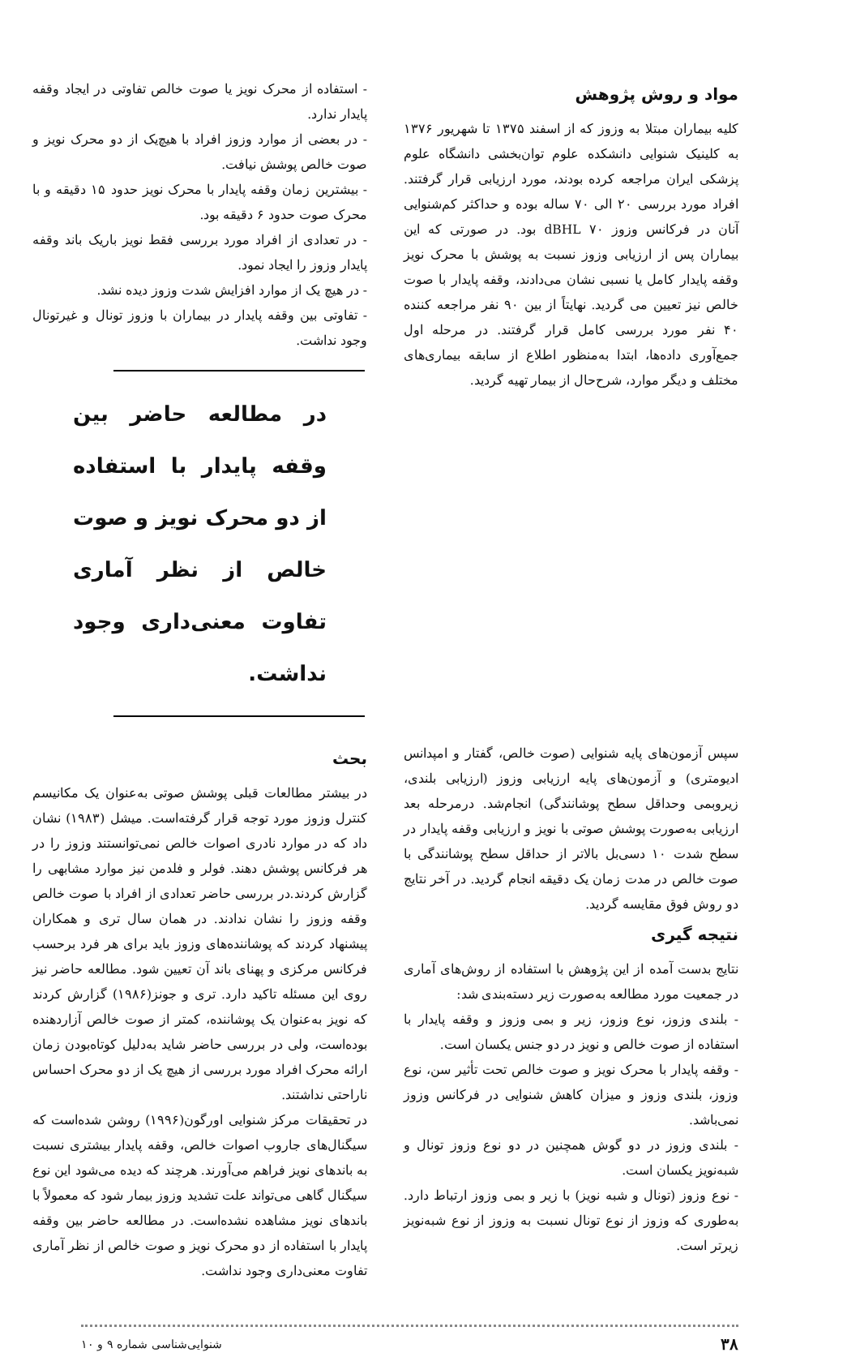مواد و روش پژوهش
کلیه بیماران مبتلا به وزوز که از اسفند ۱۳۷۵ تا شهریور ۱۳۷۶ به کلینیک شنوایی دانشکده علوم توان‌بخشی دانشگاه علوم پزشکی ایران مراجعه کرده بودند، مورد ارزیابی قرار گرفتند. افراد مورد بررسی ۲۰ الی ۷۰ ساله بوده و حداکثر کم‌شنوایی آنان در فرکانس وزوز ۷۰ dBHL بود. در صورتی که این بیماران پس از ارزیابی وزوز نسبت به پوشش با محرک نویز وقفه پایدار کامل یا نسبی نشان می‌دادند، وقفه پایدار با صوت خالص نیز تعیین می گردید. نهایتاً از بین ۹۰ نفر مراجعه کننده ۴۰ نفر مورد بررسی کامل قرار گرفتند. در مرحله اول جمع‌آوری داده‌ها، ابتدا به‌منظور اطلاع از سابقه بیماری‌های مختلف و دیگر موارد، شرح‌حال از بیمار تهیه گردید.
- استفاده از محرک نویز یا صوت خالص تفاوتی در ایجاد وقفه پایدار ندارد.
- در بعضی از موارد وزوز افراد با هیچ‌یک از دو محرک نویز و صوت خالص پوشش نیافت.
- بیشترین زمان وقفه پایدار با محرک نویز حدود ۱۵ دقیقه و با محرک صوت حدود ۶ دقیقه بود.
- در تعدادی از افراد مورد بررسی فقط نویز باریک باند وقفه پایدار وزوز را ایجاد نمود.
- در هیچ یک از موارد افزایش شدت وزوز دیده نشد.
- تفاوتی بین وقفه پایدار در بیماران با وزوز تونال و غیرتونال وجود نداشت.
در مطالعه حاضر بین وقفه پایدار با استفاده از دو محرک نویز و صوت خالص از نظر آماری تفاوت معنی‌داری وجود نداشت.
سپس آزمون‌های پایه شنوایی (صوت خالص، گفتار و امپدانس ادیومتری) و آزمون‌های پایه ارزیابی وزوز (ارزیابی بلندی، زیروبمی وحداقل سطح پوشانندگی) انجام‌شد. درمرحله بعد ارزیابی به‌صورت پوشش صوتی با نویز و ارزیابی وقفه پایدار در سطح شدت ۱۰ دسی‌بل بالاتر از حداقل سطح پوشانندگی با صوت خالص در مدت زمان یک دقیقه انجام گردید. در آخر نتایج دو روش فوق مقایسه گردید.
نتیجه گیری
نتایج بدست آمده از این پژوهش با استفاده از روش‌های آماری در جمعیت مورد مطالعه به‌صورت زیر دسته‌بندی شد:
- بلندی وزوز، نوع وزوز، زیر و بمی وزوز و وقفه پایدار با استفاده از صوت خالص و نویز در دو جنس یکسان است.
- وقفه پایدار با محرک نویز و صوت خالص تحت تأثیر سن، نوع وزوز، بلندی وزوز و میزان کاهش شنوایی در فرکانس وزوز نمی‌باشد.
- بلندی وزوز در دو گوش همچنین در دو نوع وزوز تونال و شبه‌نویز یکسان است.
- نوع وزوز (تونال و شبه نویز) با زیر و بمی وزوز ارتباط دارد. به‌طوری که وزوز از نوع تونال نسبت به وزوز از نوع شبه‌نویز زیرتر است.
بحث
در بیشتر مطالعات قبلی پوشش صوتی به‌عنوان یک مکانیسم کنترل وزوز مورد توجه قرار گرفته‌است. میشل (۱۹۸۳) نشان داد که در موارد نادری اصوات خالص نمی‌توانستند وزوز را در هر فرکانس پوشش دهند. فولر و فلدمن نیز موارد مشابهی را گزارش کردند.در بررسی حاضر تعدادی از افراد با صوت خالص وقفه وزوز را نشان ندادند. در همان سال تری و همکاران پیشنهاد کردند که پوشاننده‌های وزوز باید برای هر فرد برحسب فرکانس مرکزی و پهنای باند آن تعیین شود. مطالعه حاضر نیز روی این مسئله تاکید دارد. تری و جونز(۱۹۸۶) گزارش کردند که نویز به‌عنوان یک پوشاننده، کمتر از صوت خالص آزاردهنده بوده‌است، ولی در بررسی حاضر شاید به‌دلیل کوتاه‌بودن زمان ارائه محرک افراد مورد بررسی از هیچ یک از دو محرک احساس ناراحتی نداشتند.
در تحقیقات مرکز شنوایی اورگون(۱۹۹۶) روشن شده‌است که سیگنال‌های جاروب اصوات خالص، وقفه پایدار بیشتری نسبت به باندهای نویز فراهم می‌آورند. هرچند که دیده می‌شود این نوع سیگنال گاهی می‌تواند علت تشدید وزوز بیمار شود که معمولاً با باندهای نویز مشاهده نشده‌است. در مطالعه حاضر بین وقفه پایدار با استفاده از دو محرک نویز و صوت خالص از نظر آماری تفاوت معنی‌داری وجود نداشت.
۳۸ شنوایی‌شناسی شماره ۹ و ۱۰